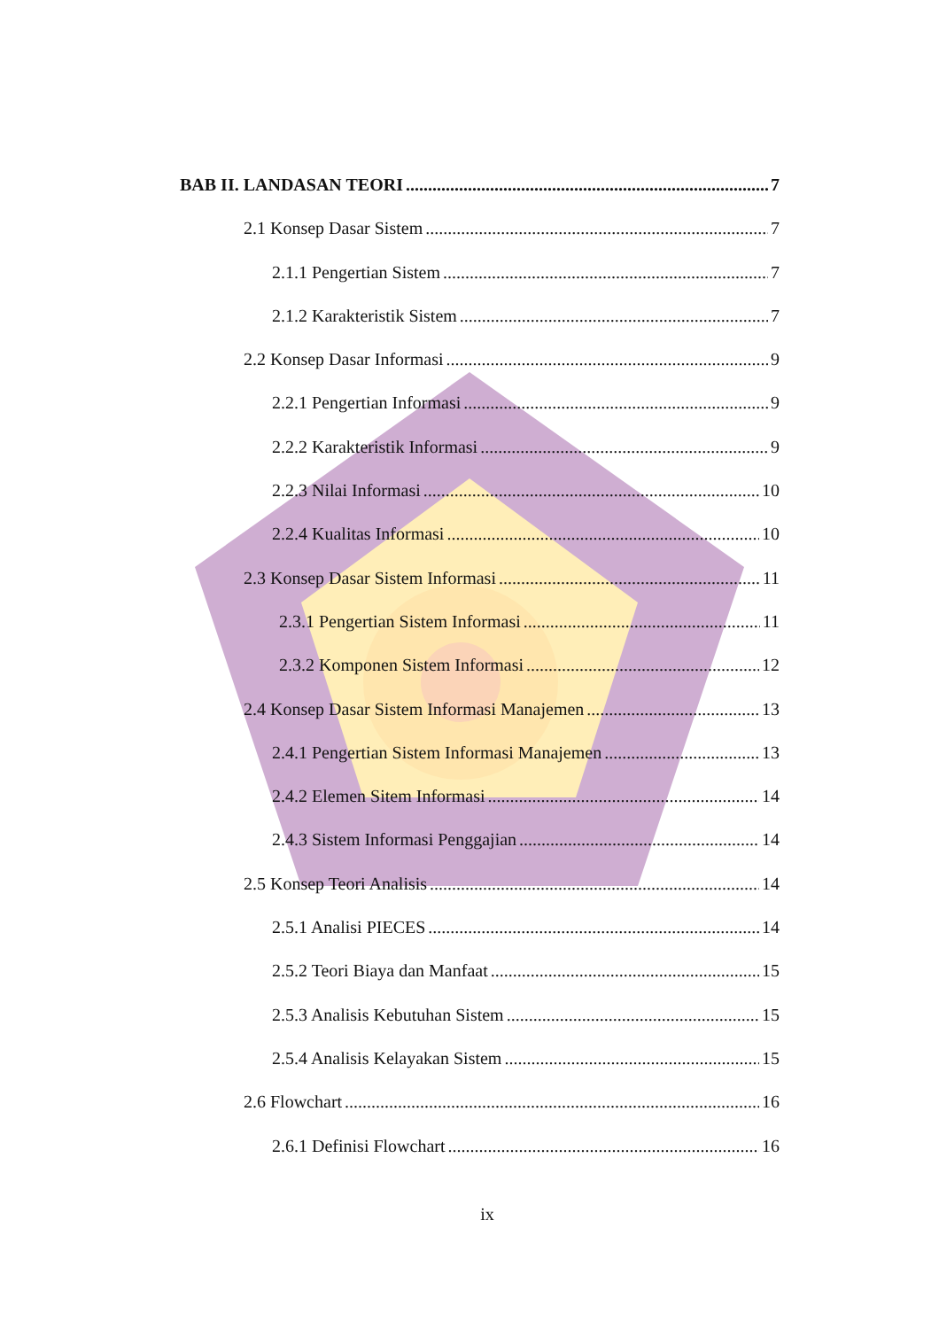BAB II. LANDASAN TEORI 7
2.1 Konsep Dasar Sistem 7
2.1.1 Pengertian Sistem 7
2.1.2 Karakteristik Sistem 7
2.2 Konsep Dasar Informasi 9
2.2.1 Pengertian Informasi 9
2.2.2 Karakteristik Informasi 9
2.2.3 Nilai Informasi 10
2.2.4 Kualitas Informasi 10
2.3 Konsep Dasar Sistem Informasi 11
2.3.1 Pengertian Sistem Informasi 11
2.3.2 Komponen Sistem Informasi 12
2.4 Konsep Dasar Sistem Informasi Manajemen 13
2.4.1 Pengertian Sistem Informasi Manajemen 13
2.4.2 Elemen Sitem Informasi 14
2.4.3 Sistem Informasi Penggajian 14
2.5 Konsep Teori Analisis 14
2.5.1 Analisi PIECES 14
2.5.2 Teori Biaya dan Manfaat 15
2.5.3 Analisis Kebutuhan Sistem 15
2.5.4 Analisis Kelayakan Sistem 15
2.6 Flowchart 16
2.6.1 Definisi Flowchart 16
ix